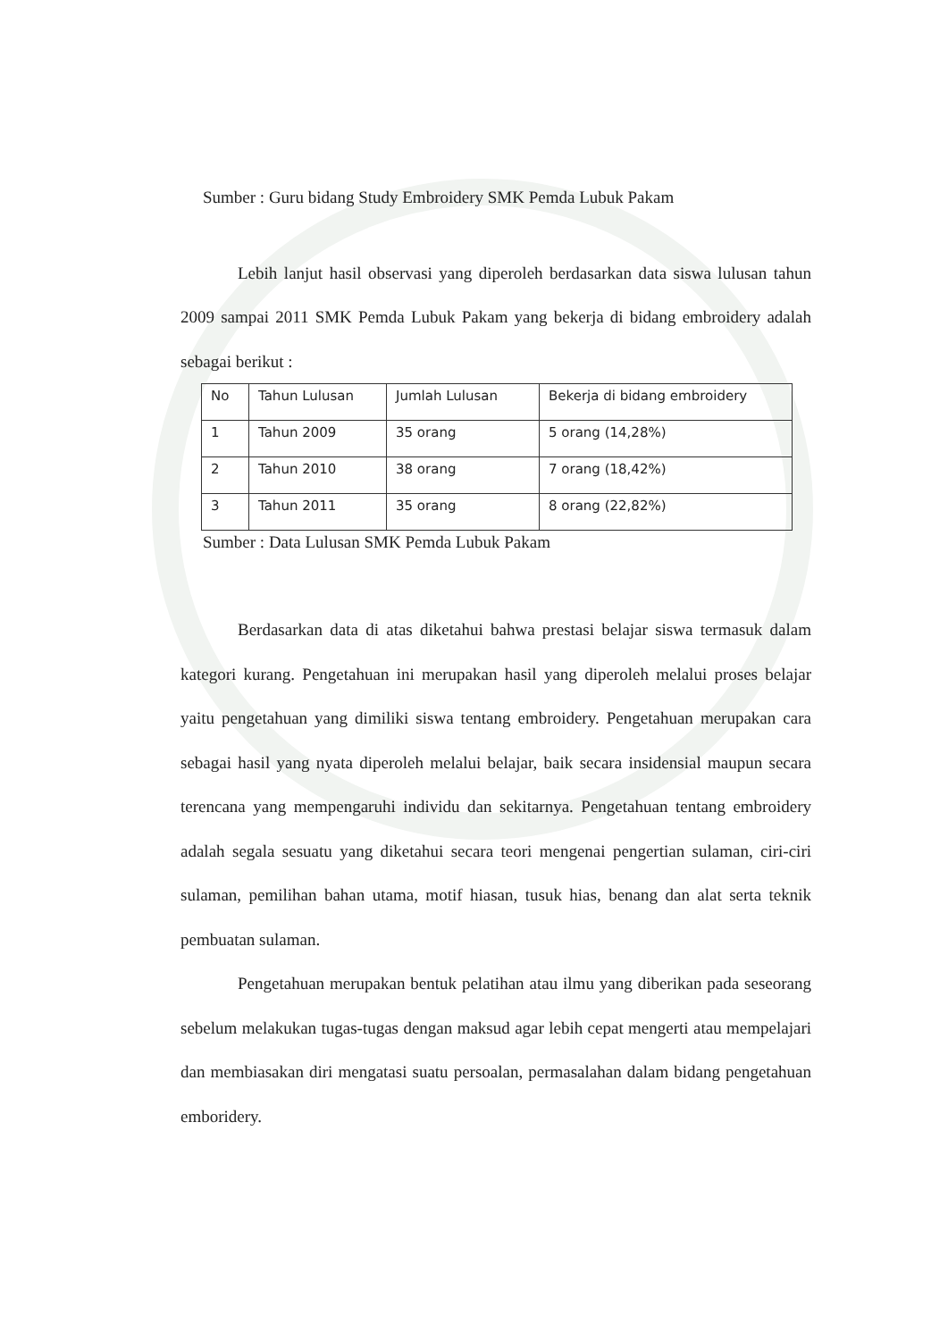Sumber : Guru bidang Study Embroidery SMK Pemda Lubuk Pakam
Lebih lanjut hasil observasi yang diperoleh berdasarkan data siswa lulusan tahun 2009 sampai 2011 SMK Pemda Lubuk Pakam yang bekerja di bidang embroidery adalah sebagai berikut :
| No | Tahun Lulusan | Jumlah Lulusan | Bekerja di bidang embroidery |
| 1 | Tahun 2009 | 35 orang | 5 orang (14,28%) |
| 2 | Tahun 2010 | 38 orang | 7 orang (18,42%) |
| 3 | Tahun 2011 | 35 orang | 8 orang (22,82%) |
Sumber : Data Lulusan SMK Pemda Lubuk Pakam
Berdasarkan data di atas diketahui bahwa prestasi belajar siswa termasuk dalam kategori kurang. Pengetahuan ini merupakan hasil yang diperoleh melalui proses belajar yaitu pengetahuan yang dimiliki siswa tentang embroidery. Pengetahuan merupakan cara sebagai hasil yang nyata diperoleh melalui belajar, baik secara insidensial maupun secara terencana yang mempengaruhi individu dan sekitarnya. Pengetahuan tentang embroidery adalah segala sesuatu yang diketahui secara teori mengenai pengertian sulaman, ciri-ciri sulaman, pemilihan bahan utama, motif hiasan, tusuk hias, benang dan alat serta teknik pembuatan sulaman.
Pengetahuan merupakan bentuk pelatihan atau ilmu yang diberikan pada seseorang sebelum melakukan tugas-tugas dengan maksud agar lebih cepat mengerti atau mempelajari dan membiasakan diri mengatasi suatu persoalan, permasalahan dalam bidang pengetahuan emboridery.